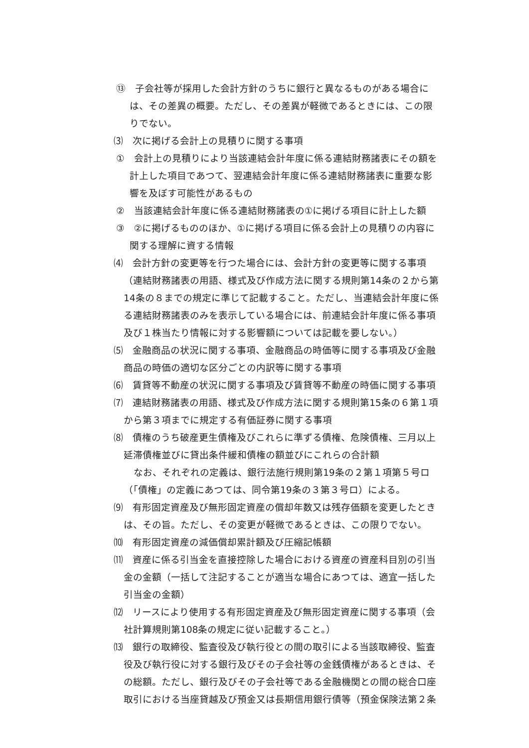⑬　子会社等が採用した会計方針のうちに銀行と異なるものがある場合には、その差異の概要。ただし、その差異が軽微であるときには、この限りでない。
⑶　次に掲げる会計上の見積りに関する事項
①　会計上の見積りにより当該連結会計年度に係る連結財務諸表にその額を計上した項目であつて、翌連結会計年度に係る連結財務諸表に重要な影響を及ぼす可能性があるもの
②　当該連結会計年度に係る連結財務諸表の①に掲げる項目に計上した額
③　②に掲げるもののほか、①に掲げる項目に係る会計上の見積りの内容に関する理解に資する情報
⑷　会計方針の変更等を行つた場合には、会計方針の変更等に関する事項（連結財務諸表の用語、様式及び作成方法に関する規則第14条の２から第14条の８までの規定に準じて記載すること。ただし、当連結会計年度に係る連結財務諸表のみを表示している場合には、前連結会計年度に係る事項及び１株当たり情報に対する影響額については記載を要しない。）
⑸　金融商品の状況に関する事項、金融商品の時価等に関する事項及び金融商品の時価の適切な区分ごとの内訳等に関する事項
⑹　賃貸等不動産の状況に関する事項及び賃貸等不動産の時価に関する事項
⑺　連結財務諸表の用語、様式及び作成方法に関する規則第15条の６第１項から第３項までに規定する有価証券に関する事項
⑻　債権のうち破産更生債権及びこれらに準ずる債権、危険債権、三月以上延滞債権並びに貸出条件緩和債権の額並びにこれらの合計額
なお、それぞれの定義は、銀行法施行規則第19条の２第１項第５号ロ（「債権」の定義にあつては、同令第19条の３第３号ロ）による。
⑼　有形固定資産及び無形固定資産の償却年数又は残存価額を変更したときは、その旨。ただし、その変更が軽微であるときは、この限りでない。
⑽　有形固定資産の減価償却累計額及び圧縮記帳額
⑾　資産に係る引当金を直接控除した場合における資産の資産科目別の引当金の金額（一括して注記することが適当な場合にあつては、適宜一括した引当金の金額）
⑿　リースにより使用する有形固定資産及び無形固定資産に関する事項（会社計算規則第108条の規定に従い記載すること。）
⒀　銀行の取締役、監査役及び執行役との間の取引による当該取締役、監査役及び執行役に対する銀行及びその子会社等の金銭債権があるときは、その総額。ただし、銀行及びその子会社等である金融機関との間の総合口座取引における当座貸越及び預金又は長期信用銀行債等（預金保険法第２条